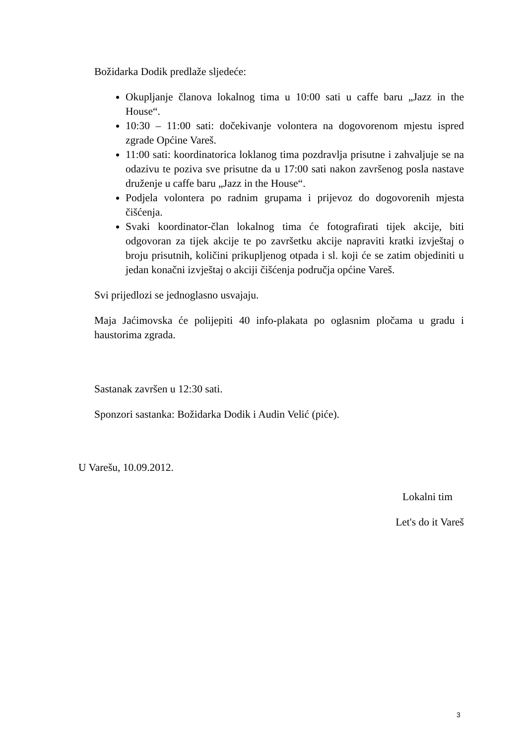Božidarka Dodik predlaže sljedeće:
Okupljanje članova lokalnog tima u 10:00 sati u caffe baru „Jazz in the House“.
10:30 – 11:00 sati: dočekivanje volontera na dogovorenom mjestu ispred zgrade Općine Vareš.
11:00 sati: koordinatorica loklanog tima pozdravlja prisutne i zahvaljuje se na odazivu te poziva sve prisutne da u 17:00 sati nakon završenog posla nastave druženje u caffe baru „Jazz in the House“.
Podjela volontera po radnim grupama i prijevoz do dogovorenih mjesta čišćenja.
Svaki koordinator-član lokalnog tima će fotografirati tijek akcije, biti odgovoran za tijek akcije te po završetku akcije napraviti kratki izvještaj o broju prisutnih, količini prikupljenog otpada i sl. koji će se zatim objediniti u jedan konačni izvještaj o akciji čišćenja područja općine Vareš.
Svi prijedlozi se jednoglasno usvajaju.
Maja Jaćimovska će polijepiti 40 info-plakata po oglasnim pločama u gradu i haustorima zgrada.
Sastanak završen u 12:30 sati.
Sponzori sastanka: Božidarka Dodik i Audin Velić (piće).
U Varešu, 10.09.2012.
Lokalni tim
Let's do it Vareš
3